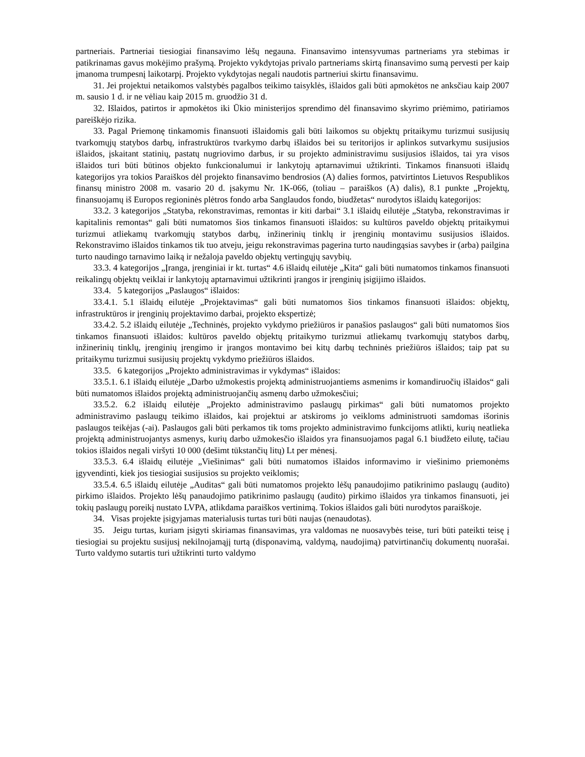partneriais. Partneriai tiesiogiai finansavimo lėšų negauna. Finansavimo intensyvumas partneriams yra stebimas ir patikrinamas gavus mokėjimo prašymą. Projekto vykdytojas privalo partneriams skirtą finansavimo sumą pervesti per kaip įmanoma trumpesnį laikotarpį. Projekto vykdytojas negali naudotis partneriui skirtu finansavimu.
31. Jei projektui netaikomos valstybės pagalbos teikimo taisyklės, išlaidos gali būti apmokėtos ne anksčiau kaip 2007 m. sausio 1 d. ir ne vėliau kaip 2015 m. gruodžio 31 d.
32. Išlaidos, patirtos ir apmokėtos iki Ūkio ministerijos sprendimo dėl finansavimo skyrimo priėmimo, patiriamos pareiškėjo rizika.
33. Pagal Priemonę tinkamomis finansuoti išlaidomis gali būti laikomos su objektų pritaikymu turizmui susijusių tvarkomųjų statybos darbų, infrastruktūros tvarkymo darbų išlaidos bei su teritorijos ir aplinkos sutvarkymu susijusios išlaidos, įskaitant statinių, pastatų nugriovimo darbus, ir su projekto administravimu susijusios išlaidos, tai yra visos išlaidos turi būti būtinos objekto funkcionalumui ir lankytojų aptarnavimui užtikrinti. Tinkamos finansuoti išlaidų kategorijos yra tokios Paraiškos dėl projekto finansavimo bendrosios (A) dalies formos, patvirtintos Lietuvos Respublikos finansų ministro 2008 m. vasario 20 d. įsakymu Nr. 1K-066, (toliau – paraiškos (A) dalis), 8.1 punkte „Projektų, finansuojamų iš Europos regioninės plėtros fondo arba Sanglaudos fondo, biudžetas“ nurodytos išlaidų kategorijos:
33.2. 3 kategorijos „Statyba, rekonstravimas, remontas ir kiti darbai“ 3.1 išlaidų eilutėje „Statyba, rekonstravimas ir kapitalinis remontas“ gali būti numatomos šios tinkamos finansuoti išlaidos: su kultūros paveldo objektų pritaikymui turizmui atliekamų tvarkomųjų statybos darbų, inžinerinių tinklų ir įrenginių montavimu susijusios išlaidos. Rekonstravimo išlaidos tinkamos tik tuo atveju, jeigu rekonstravimas pagerina turto naudingąsias savybes ir (arba) pailgina turto naudingo tarnavimo laiką ir nežaloja paveldo objektų vertingųjų savybių.
33.3. 4 kategorijos „Įranga, įrenginiai ir kt. turtas“ 4.6 išlaidų eilutėje „Kita“ gali būti numatomos tinkamos finansuoti reikalingų objektų veiklai ir lankytojų aptarnavimui užtikrinti įrangos ir įrenginių įsigijimo išlaidos.
33.4. 5 kategorijos „Paslaugos“ išlaidos:
33.4.1. 5.1 išlaidų eilutėje „Projektavimas“ gali būti numatomos šios tinkamos finansuoti išlaidos: objektų, infrastruktūros ir įrenginių projektavimo darbai, projekto ekspertizė;
33.4.2. 5.2 išlaidų eilutėje „Techninės, projekto vykdymo priežiūros ir panašios paslaugos“ gali būti numatomos šios tinkamos finansuoti išlaidos: kultūros paveldo objektų pritaikymo turizmui atliekamų tvarkomųjų statybos darbų, inžinerinių tinklų, įrenginių įrengimo ir įrangos montavimo bei kitų darbų techninės priežiūros išlaidos; taip pat su pritaikymu turizmui susijusių projektų vykdymo priežiūros išlaidos.
33.5. 6 kategorijos „Projekto administravimas ir vykdymas“ išlaidos:
33.5.1. 6.1 išlaidų eilutėje „Darbo užmokestis projektą administruojantiems asmenims ir komandiruočių išlaidos“ gali būti numatomos išlaidos projektą administruojančių asmenų darbo užmokesčiui;
33.5.2. 6.2 išlaidų eilutėje „Projekto administravimo paslaugų pirkimas“ gali būti numatomos projekto administravimo paslaugų teikimo išlaidos, kai projektui ar atskiroms jo veikloms administruoti samdomas išorinis paslaugos teikėjas (-ai). Paslaugos gali būti perkamos tik toms projekto administravimo funkcijoms atlikti, kurių neatlieka projektą administruojantys asmenys, kurių darbo užmokesčio išlaidos yra finansuojamos pagal 6.1 biudžeto eilutę, tačiau tokios išlaidos negali viršyti 10 000 (dešimt tūkstančių litų) Lt per mėnesį.
33.5.3. 6.4 išlaidų eilutėje „Viešinimas“ gali būti numatomos išlaidos informavimo ir viešinimo priemonėms įgyvendinti, kiek jos tiesiogiai susijusios su projekto veiklomis;
33.5.4. 6.5 išlaidų eilutėje „Auditas“ gali būti numatomos projekto lėšų panaudojimo patikrinimo paslaugų (audito) pirkimo išlaidos. Projekto lėšų panaudojimo patikrinimo paslaugų (audito) pirkimo išlaidos yra tinkamos finansuoti, jei tokių paslaugų poreikį nustato LVPA, atlikdama paraiškos vertinimą. Tokios išlaidos gali būti nurodytos paraiškoje.
34. Visas projekte įsigyjamas materialusis turtas turi būti naujas (nenaudotas).
35. Jeigu turtas, kuriam įsigyti skiriamas finansavimas, yra valdomas ne nuosavybės teise, turi būti pateikti teisę į tiesiogiai su projektu susijusį nekilnojamąjį turtą (disponavimą, valdymą, naudojimą) patvirtinančių dokumentų nuorašai. Turto valdymo sutartis turi užtikrinti turto valdymo